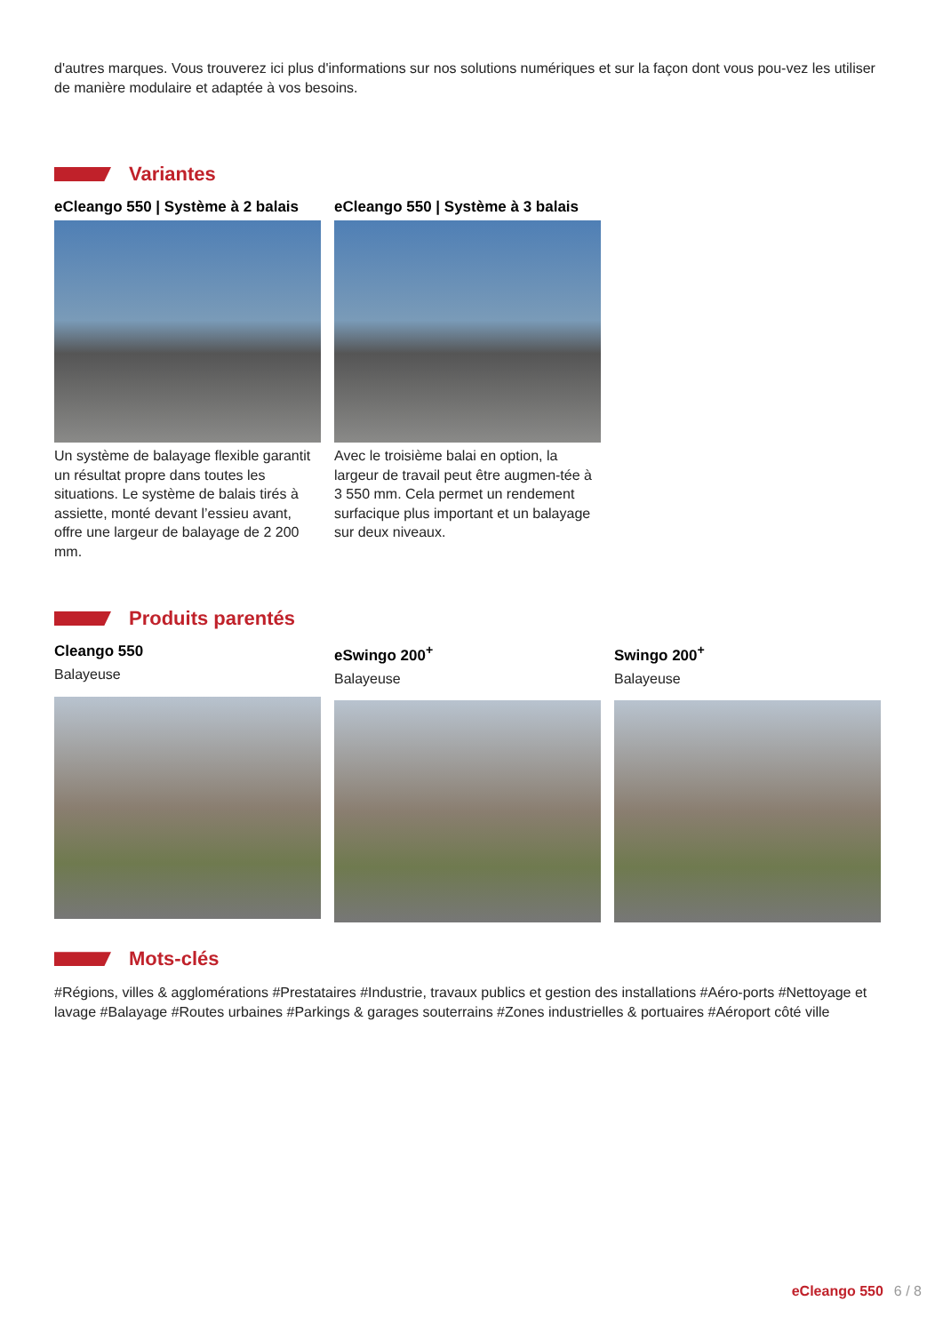d'autres marques. Vous trouverez ici plus d'informations sur nos solutions numériques et sur la façon dont vous pou-vez les utiliser de manière modulaire et adaptée à vos besoins.
Variantes
eCleango 550 | Système à 2 balais
Un système de balayage flexible garantit un résultat propre dans toutes les situations. Le système de balais tirés à assiette, monté devant l’essieu avant, offre une largeur de balayage de 2 200 mm.
eCleango 550 | Système à 3 balais
Avec le troisième balai en option, la largeur de travail peut être augmen-tée à 3 550 mm. Cela permet un rendement surfacique plus important et un balayage sur deux niveaux.
Produits parentés
Cleango 550
Balayeuse
eSwingo 200<sup>+</sup>
Balayeuse
Swingo 200<sup>+</sup>
Balayeuse
Mots-clés
#Régions, villes & agglomérations #Prestataires #Industrie, travaux publics et gestion des installations #Aéro-ports #Nettoyage et lavage #Balayage #Routes urbaines #Parkings & garages souterrains #Zones industrielles & portuaires #Aéroport côté ville
eCleango 550 6 / 8